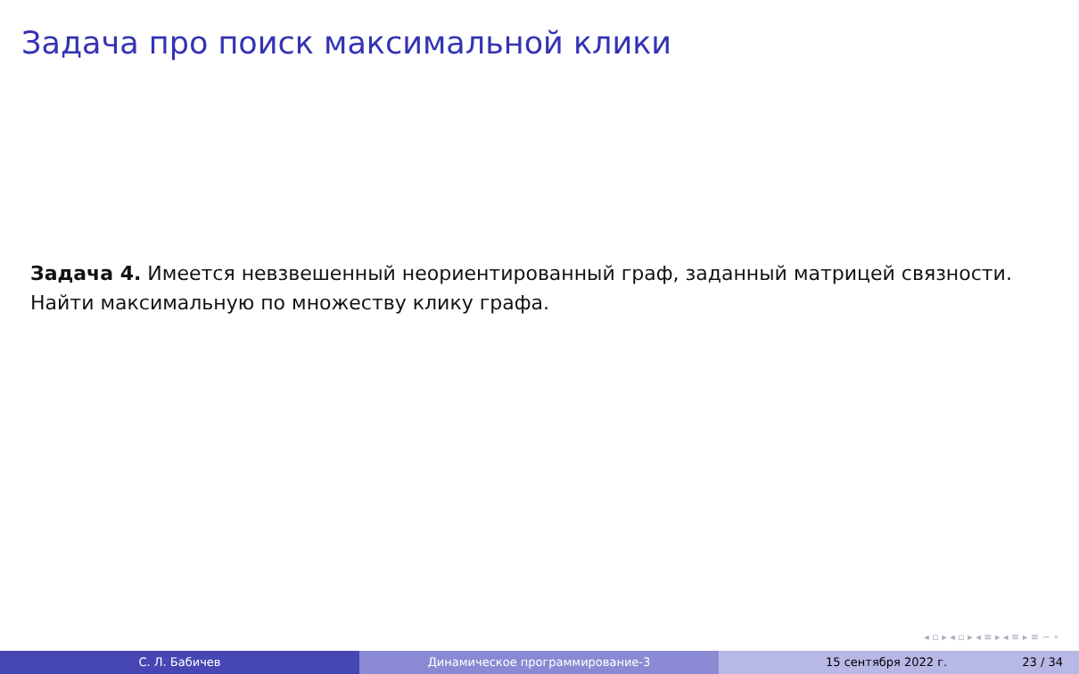Задача про поиск максимальной клики
Задача 4. Имеется невзвешенный неориентированный граф, заданный матрицей связности. Найти максимальную по множеству клику графа.
◂ ▫ ▸ ◂ ▫ ▸ ◂ ≡ ▸ ◂ ≡ ▸ ≡ ∽ ∘
С. Л. Бабичев Динамическое программирование-3 15 сентября 2022 г. 23 / 34